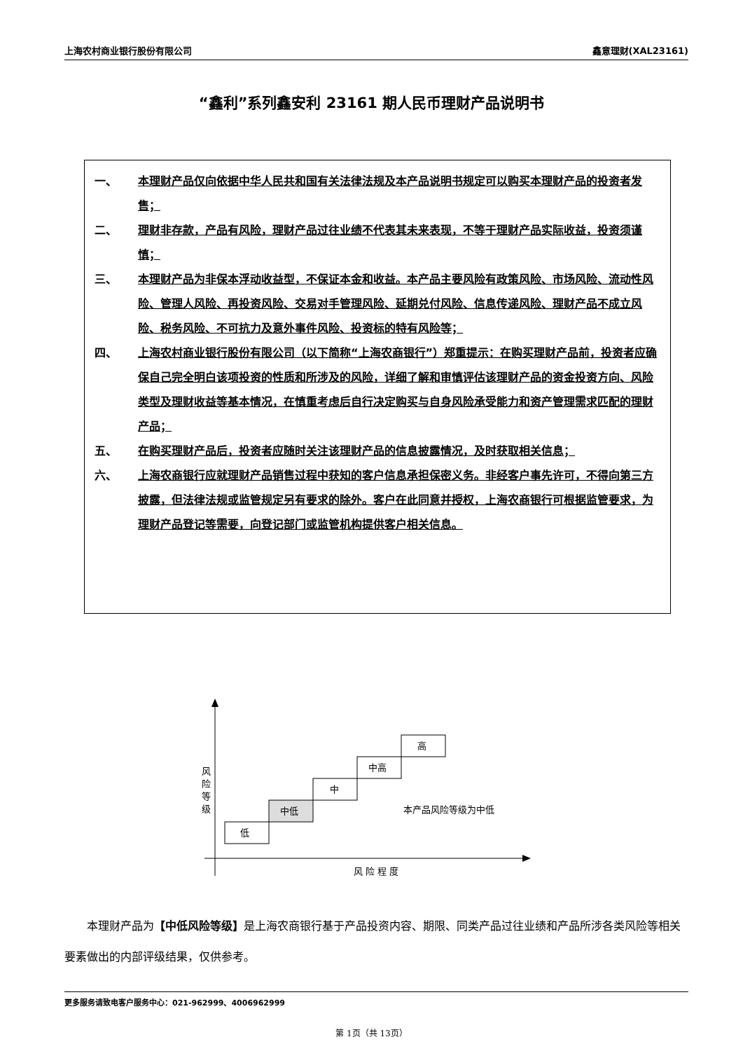上海农村商业银行股份有限公司 鑫意理财(XAL23161)
“鑫利”系列鑫安利 23161 期人民币理财产品说明书
一、 本理财产品仅向依据中华人民共和国有关法律法规及本产品说明书规定可以购买本理财产品的投资者发售；
二、 理财非存款，产品有风险，理财产品过往业绩不代表其未来表现，不等于理财产品实际收益，投资须谨慎；
三、 本理财产品为非保本浮动收益型，不保证本金和收益。本产品主要风险有政策风险、市场风险、流动性风险、管理人风险、再投资风险、交易对手管理风险、延期兑付风险、信息传递风险、理财产品不成立风险、税务风险、不可抗力及意外事件风险、投资标的特有风险等；
四、 上海农村商业银行股份有限公司（以下简称“上海农商银行”）郑重提示：在购买理财产品前，投资者应确保自己完全明白该项投资的性质和所涉及的风险，详细了解和审慎评估该理财产品的资金投资方向、风险类型及理财收益等基本情况，在慎重考虑后自行决定购买与自身风险承受能力和资产管理需求匹配的理财产品；
五、 在购买理财产品后，投资者应随时关注该理财产品的信息披露情况，及时获取相关信息；
六、 上海农商银行应就理财产品销售过程中获知的客户信息承担保密义务。非经客户事先许可，不得向第三方披露，但法律法规或监管规定另有要求的除外。客户在此同意并授权，上海农商银行可根据监管要求，为理财产品登记等需要，向登记部门或监管机构提供客户相关信息。
风
险
等
级
低
中低
中
中高
高
本产品风险等级为中低
风 险 程 度
本理财产品为【中低风险等级】是上海农商银行基于产品投资内容、期限、同类产品过往业绩和产品所涉各类风险等相关要素做出的内部评级结果，仅供参考。
更多服务请致电客户服务中心：021-962999、4006962999
第 1页（共 13页）